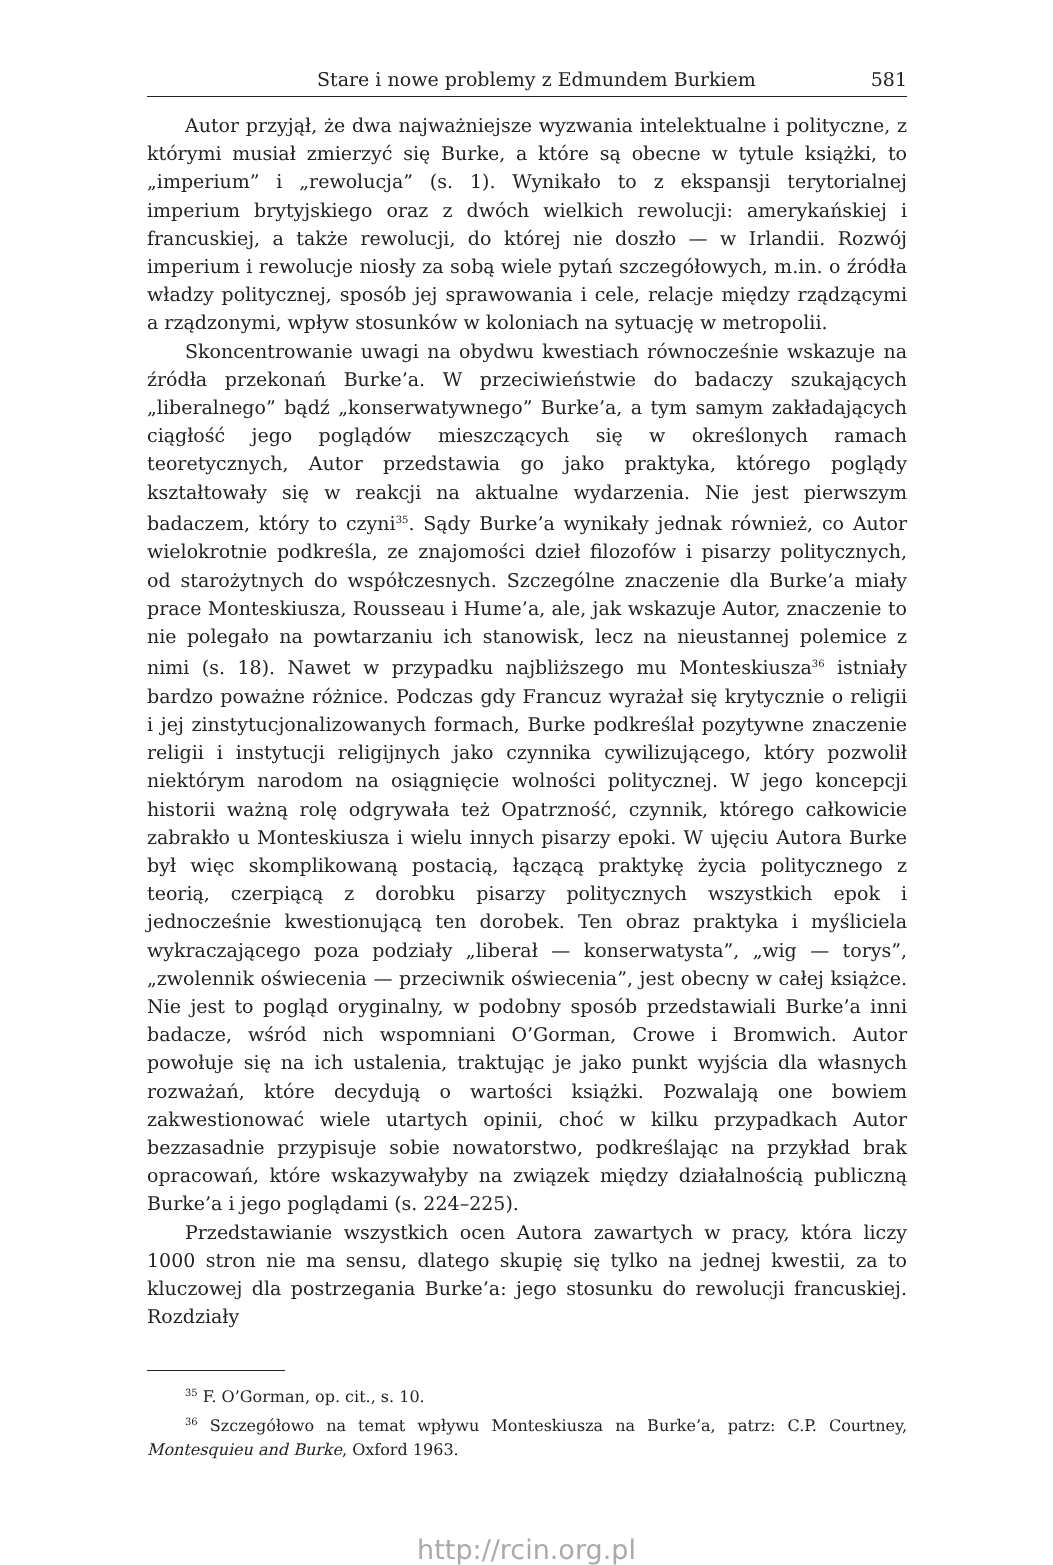Stare i nowe problemy z Edmundem Burkiem 581
Autor przyjął, że dwa najważniejsze wyzwania intelektualne i polityczne, z którymi musiał zmierzyć się Burke, a które są obecne w tytule książki, to „imperium” i „rewolucja” (s. 1). Wynikało to z ekspansji terytorialnej imperium brytyjskiego oraz z dwóch wielkich rewolucji: amerykańskiej i francuskiej, a także rewolucji, do której nie doszło — w Irlandii. Rozwój imperium i rewolucje niosły za sobą wiele pytań szczegółowych, m.in. o źródła władzy politycznej, sposób jej sprawowania i cele, relacje między rządzącymi a rządzonymi, wpływ stosunków w koloniach na sytuację w metropolii.
Skoncentrowanie uwagi na obydwu kwestiach równocześnie wskazuje na źródła przekonań Burke’a. W przeciwieństwie do badaczy szukających „liberalnego” bądź „konserwatywnego” Burke’a, a tym samym zakładających ciągłość jego poglądów mieszczących się w określonych ramach teoretycznych, Autor przedstawia go jako praktyka, którego poglądy kształtowały się w reakcji na aktualne wydarzenia. Nie jest pierwszym badaczem, który to czyni<sup>35</sup>. Sądy Burke’a wynikały jednak również, co Autor wielokrotnie podkreśla, ze znajomości dzieł filozofów i pisarzy politycznych, od starożytnych do współczesnych. Szczególne znaczenie dla Burke’a miały prace Monteskiusza, Rousseau i Hume’a, ale, jak wskazuje Autor, znaczenie to nie polegało na powtarzaniu ich stanowisk, lecz na nieustannej polemice z nimi (s. 18). Nawet w przypadku najbliższego mu Monteskiusza<sup>36</sup> istniały bardzo poważne różnice. Podczas gdy Francuz wyrażał się krytycznie o religii i jej zinstytucjonalizowanych formach, Burke podkreślał pozytywne znaczenie religii i instytucji religijnych jako czynnika cywilizującego, który pozwolił niektórym narodom na osiągnięcie wolności politycznej. W jego koncepcji historii ważną rolę odgrywała też Opatrzność, czynnik, którego całkowicie zabrakło u Monteskiusza i wielu innych pisarzy epoki. W ujęciu Autora Burke był więc skomplikowaną postacią, łączącą praktykę życia politycznego z teorią, czerpiącą z dorobku pisarzy politycznych wszystkich epok i jednocześnie kwestionującą ten dorobek. Ten obraz praktyka i myśliciela wykraczającego poza podziały „liberał — konserwatysta”, „wig — torys”, „zwolennik oświecenia — przeciwnik oświecenia”, jest obecny w całej książce. Nie jest to pogląd oryginalny, w podobny sposób przedstawiali Burke’a inni badacze, wśród nich wspomniani O’Gorman, Crowe i Bromwich. Autor powołuje się na ich ustalenia, traktując je jako punkt wyjścia dla własnych rozważań, które decydują o wartości książki. Pozwalają one bowiem zakwestionować wiele utartych opinii, choć w kilku przypadkach Autor bezzasadnie przypisuje sobie nowatorstwo, podkreślając na przykład brak opracowań, które wskazywałyby na związek między działalnością publiczną Burke’a i jego poglądami (s. 224–225).
Przedstawianie wszystkich ocen Autora zawartych w pracy, która liczy 1000 stron nie ma sensu, dlatego skupię się tylko na jednej kwestii, za to kluczowej dla postrzegania Burke’a: jego stosunku do rewolucji francuskiej. Rozdziały
<sup>35</sup> F. O’Gorman, op. cit., s. 10.
<sup>36</sup> Szczegółowo na temat wpływu Monteskiusza na Burke’a, patrz: C.P. Courtney, Montesquieu and Burke, Oxford 1963.
http://rcin.org.pl